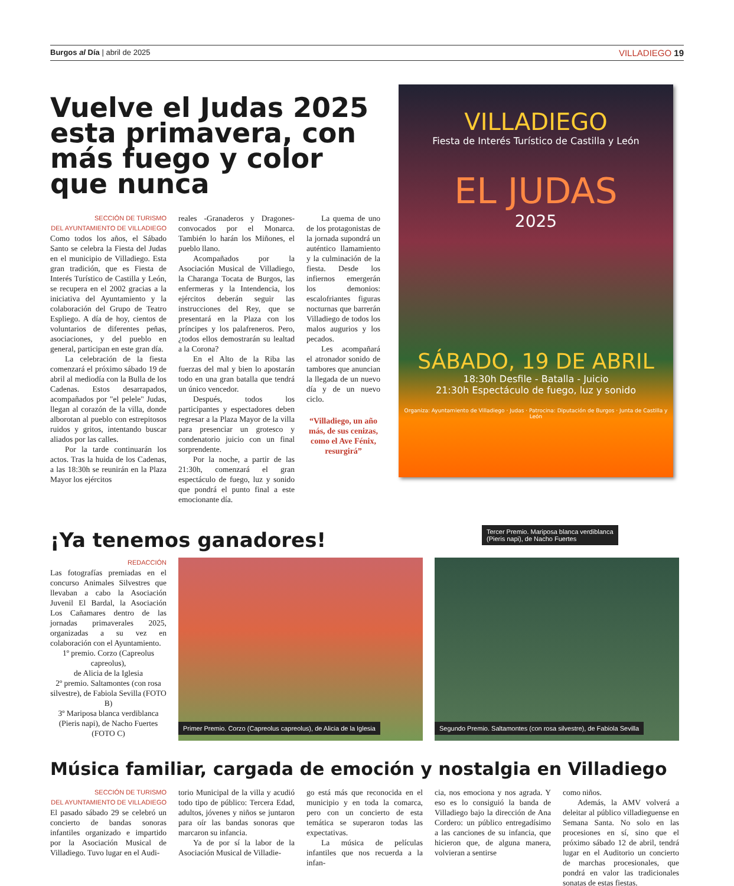Burgos al Día | abril de 2025 VILLADIEGO 19
Vuelve el Judas 2025 esta primavera, con más fuego y color que nunca
SECCIÓN DE TURISMO
DEL AYUNTAMIENTO DE VILLADIEGO
Como todos los años, el Sábado Santo se celebra la Fiesta del Judas en el municipio de Villadiego. Esta gran tradición, que es Fiesta de Interés Turístico de Castilla y León, se recupera en el 2002 gracias a la iniciativa del Ayuntamiento y la colaboración del Grupo de Teatro Espliego. A día de hoy, cientos de voluntarios de diferentes peñas, asociaciones, y del pueblo en general, participan en este gran día.
La celebración de la fiesta comenzará el próximo sábado 19 de abril al mediodía con la Bulla de los Cadenas. Estos desarrapados, acompañados por "el pelele" Judas, llegan al corazón de la villa, donde alborotan al pueblo con estrepitosos ruidos y gritos, intentando buscar aliados por las calles.
Por la tarde continuarán los actos. Tras la huida de los Cadenas, a las 18:30h se reunirán en la Plaza Mayor los ejércitos
reales -Granaderos y Dragones- convocados por el Monarca. También lo harán los Miñones, el pueblo llano.
Acompañados por la Asociación Musical de Villadiego, la Charanga Tocata de Burgos, las enfermeras y la Intendencia, los ejércitos deberán seguir las instrucciones del Rey, que se presentará en la Plaza con los príncipes y los palafreneros. Pero, ¿todos ellos demostrarán su lealtad a la Corona?
En el Alto de la Riba las fuerzas del mal y bien lo apostarán todo en una gran batalla que tendrá un único vencedor.
Después, todos los participantes y espectadores deben regresar a la Plaza Mayor de la villa para presenciar un grotesco y condenatorio juicio con un final sorprendente.
Por la noche, a partir de las 21:30h, comenzará el gran espectáculo de fuego, luz y sonido que pondrá el punto final a este emocionante día.
La quema de uno de los protagonistas de la jornada supondrá un auténtico llamamiento y la culminación de la fiesta. Desde los infiernos emergerán los demonios: escalofriantes figuras nocturnas que barrerán Villadiego de todos los malos augurios y los pecados.
Les acompañará el atronador sonido de tambores que anuncian la llegada de un nuevo día y de un nuevo ciclo.
“Villadiego, un año más, de sus cenizas, como el Ave Fénix, resurgirá”
VILLADIEGO
Fiesta de Interés Turístico de Castilla y León
EL JUDAS
2025
SÁBADO, 19 DE ABRIL
18:30h Desfile - Batalla - Juicio
21:30h Espectáculo de fuego, luz y sonido
Organiza: Ayuntamiento de Villadiego · Judas · Patrocina: Diputación de Burgos · Junta de Castilla y León
¡Ya tenemos ganadores!
REDACCIÓN
Las fotografías premiadas en el concurso Animales Silvestres que llevaban a cabo la Asociación Juvenil El Bardal, la Asociación Los Cañamares dentro de las jornadas primaverales 2025, organizadas a su vez en colaboración con el Ayuntamiento.
1º premio. Corzo (Capreolus capreolus),
de Alicia de la Iglesia
2º premio. Saltamontes (con rosa silvestre), de Fabiola Sevilla (FOTO B)
3º Mariposa blanca verdiblanca (Pieris napi), de Nacho Fuertes (FOTO C)
Primer Premio. Corzo (Capreolus capreolus), de Alicia de la Iglesia
Tercer Premio. Mariposa blanca verdiblanca
(Pieris napi), de Nacho Fuertes
Segundo Premio. Saltamontes (con rosa silvestre), de Fabiola Sevilla
Música familiar, cargada de emoción y nostalgia en Villadiego
SECCIÓN DE TURISMO
DEL AYUNTAMIENTO DE VILLADIEGO
El pasado sábado 29 se celebró un concierto de bandas sonoras infantiles organizado e impartido por la Asociación Musical de Villadiego. Tuvo lugar en el Audi-
torio Municipal de la villa y acudió todo tipo de público: Tercera Edad, adultos, jóvenes y niños se juntaron para oír las bandas sonoras que marcaron su infancia.
Ya de por sí la labor de la Asociación Musical de Villadie-
go está más que reconocida en el municipio y en toda la comarca, pero con un concierto de esta temática se superaron todas las expectativas.
La música de películas infantiles que nos recuerda a la infan-
cia, nos emociona y nos agrada. Y eso es lo consiguió la banda de Villadiego bajo la dirección de Ana Cordero: un público entregadísimo a las canciones de su infancia, que hicieron que, de alguna manera, volvieran a sentirse
como niños.
Además, la AMV volverá a deleitar al público villadieguense en Semana Santa. No solo en las procesiones en sí, sino que el próximo sábado 12 de abril, tendrá lugar en el Auditorio un concierto de marchas procesionales, que pondrá en valor las tradicionales sonatas de estas fiestas.